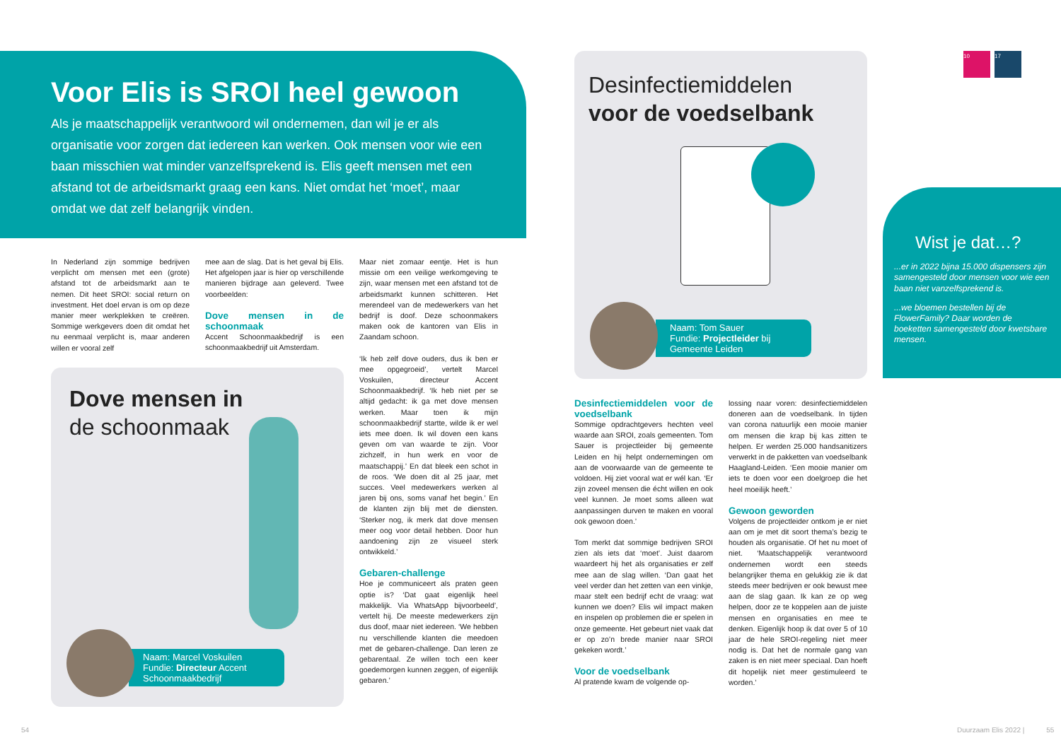Voor Elis is SROI heel gewoon
Als je maatschappelijk verantwoord wil ondernemen, dan wil je er als organisatie voor zorgen dat iedereen kan werken. Ook mensen voor wie een baan misschien wat minder vanzelfsprekend is. Elis geeft mensen met een afstand tot de arbeidsmarkt graag een kans. Niet omdat het ‘moet’, maar omdat we dat zelf belangrijk vinden.
In Nederland zijn sommige bedrijven verplicht om mensen met een (grote) afstand tot de arbeidsmarkt aan te nemen. Dit heet SROI: social return on investment. Het doel ervan is om op deze manier meer werkplekken te creëren. Sommige werkgevers doen dit omdat het nu eenmaal verplicht is, maar anderen willen er vooral zelf
mee aan de slag. Dat is het geval bij Elis. Het afgelopen jaar is hier op verschillende manieren bijdrage aan geleverd. Twee voorbeelden:
Dove mensen in de schoonmaak
Accent Schoonmaakbedrijf is een schoonmaakbedrijf uit Amsterdam.
Maar niet zomaar eentje. Het is hun missie om een veilige werkomgeving te zijn, waar mensen met een afstand tot de arbeidsmarkt kunnen schitteren. Het merendeel van de medewerkers van het bedrijf is doof. Deze schoonmakers maken ook de kantoren van Elis in Zaandam schoon.
‘Ik heb zelf dove ouders, dus ik ben er mee opgegroeid’, vertelt Marcel Voskuilen, directeur Accent Schoonmaakbedrijf. ‘Ik heb niet per se altijd gedacht: ik ga met dove mensen werken. Maar toen ik mijn schoonmaakbedrijf startte, wilde ik er wel iets mee doen. Ik wil doven een kans geven om van waarde te zijn. Voor zichzelf, in hun werk en voor de maatschappij.’ En dat bleek een schot in de roos. ‘We doen dit al 25 jaar, met succes. Veel medewerkers werken al jaren bij ons, soms vanaf het begin.’ En de klanten zijn blij met de diensten. ‘Sterker nog, ik merk dat dove mensen meer oog voor detail hebben. Door hun aandoening zijn ze visueel sterk ontwikkeld.’
Gebaren-challenge
Hoe je communiceert als praten geen optie is? ‘Dat gaat eigenlijk heel makkelijk. Via WhatsApp bijvoorbeeld’, vertelt hij. De meeste medewerkers zijn dus doof, maar niet iedereen. ‘We hebben nu verschillende klanten die meedoen met de gebaren-challenge. Dan leren ze gebarentaal. Ze willen toch een keer goedemorgen kunnen zeggen, of eigenlijk gebaren.’
Dove mensen in
de schoonmaak
Naam: Marcel Voskuilen
Fundie: Directeur Accent Schoonmaakbedrijf
Desinfectiemiddelen
voor de voedselbank
Naam: Tom Sauer
Fundie: Projectleider bij Gemeente Leiden
Desinfectiemiddelen voor de voedselbank
Sommige opdrachtgevers hechten veel waarde aan SROI, zoals gemeenten. Tom Sauer is projectleider bij gemeente Leiden en hij helpt ondernemingen om aan de voorwaarde van de gemeente te voldoen. Hij ziet vooral wat er wél kan. ‘Er zijn zoveel mensen die écht willen en ook veel kunnen. Je moet soms alleen wat aanpassingen durven te maken en vooral ook gewoon doen.’
Tom merkt dat sommige bedrijven SROI zien als iets dat ‘moet’. Juist daarom waardeert hij het als organisaties er zelf mee aan de slag willen. ‘Dan gaat het veel verder dan het zetten van een vinkje, maar stelt een bedrijf echt de vraag: wat kunnen we doen? Elis wil impact maken en inspelen op problemen die er spelen in onze gemeente. Het gebeurt niet vaak dat er op zo’n brede manier naar SROI gekeken wordt.’
Voor de voedselbank
Al pratende kwam de volgende op-
lossing naar voren: desinfectiemiddelen doneren aan de voedselbank. In tijden van corona natuurlijk een mooie manier om mensen die krap bij kas zitten te helpen. Er werden 25.000 handsanitizers verwerkt in de pakketten van voedselbank Haagland-Leiden. ‘Een mooie manier om iets te doen voor een doelgroep die het heel moeilijk heeft.’
Gewoon geworden
Volgens de projectleider ontkom je er niet aan om je met dit soort thema’s bezig te houden als organisatie. Of het nu moet of niet. ‘Maatschappelijk verantwoord ondernemen wordt een steeds belangrijker thema en gelukkig zie ik dat steeds meer bedrijven er ook bewust mee aan de slag gaan. Ik kan ze op weg helpen, door ze te koppelen aan de juiste mensen en organisaties en mee te denken. Eigenlijk hoop ik dat over 5 of 10 jaar de hele SROI-regeling niet meer nodig is. Dat het de normale gang van zaken is en niet meer speciaal. Dan hoeft dit hopelijk niet meer gestimuleerd te worden.’
10 17
Wist je dat…?
...er in 2022 bijna 15.000 dispensers zijn samengesteld door mensen voor wie een baan niet vanzelfsprekend is.
...we bloemen bestellen bij de FlowerFamily? Daar worden de boeketten samengesteld door kwetsbare mensen.
54 Duurzaam Elis 2022 | 55